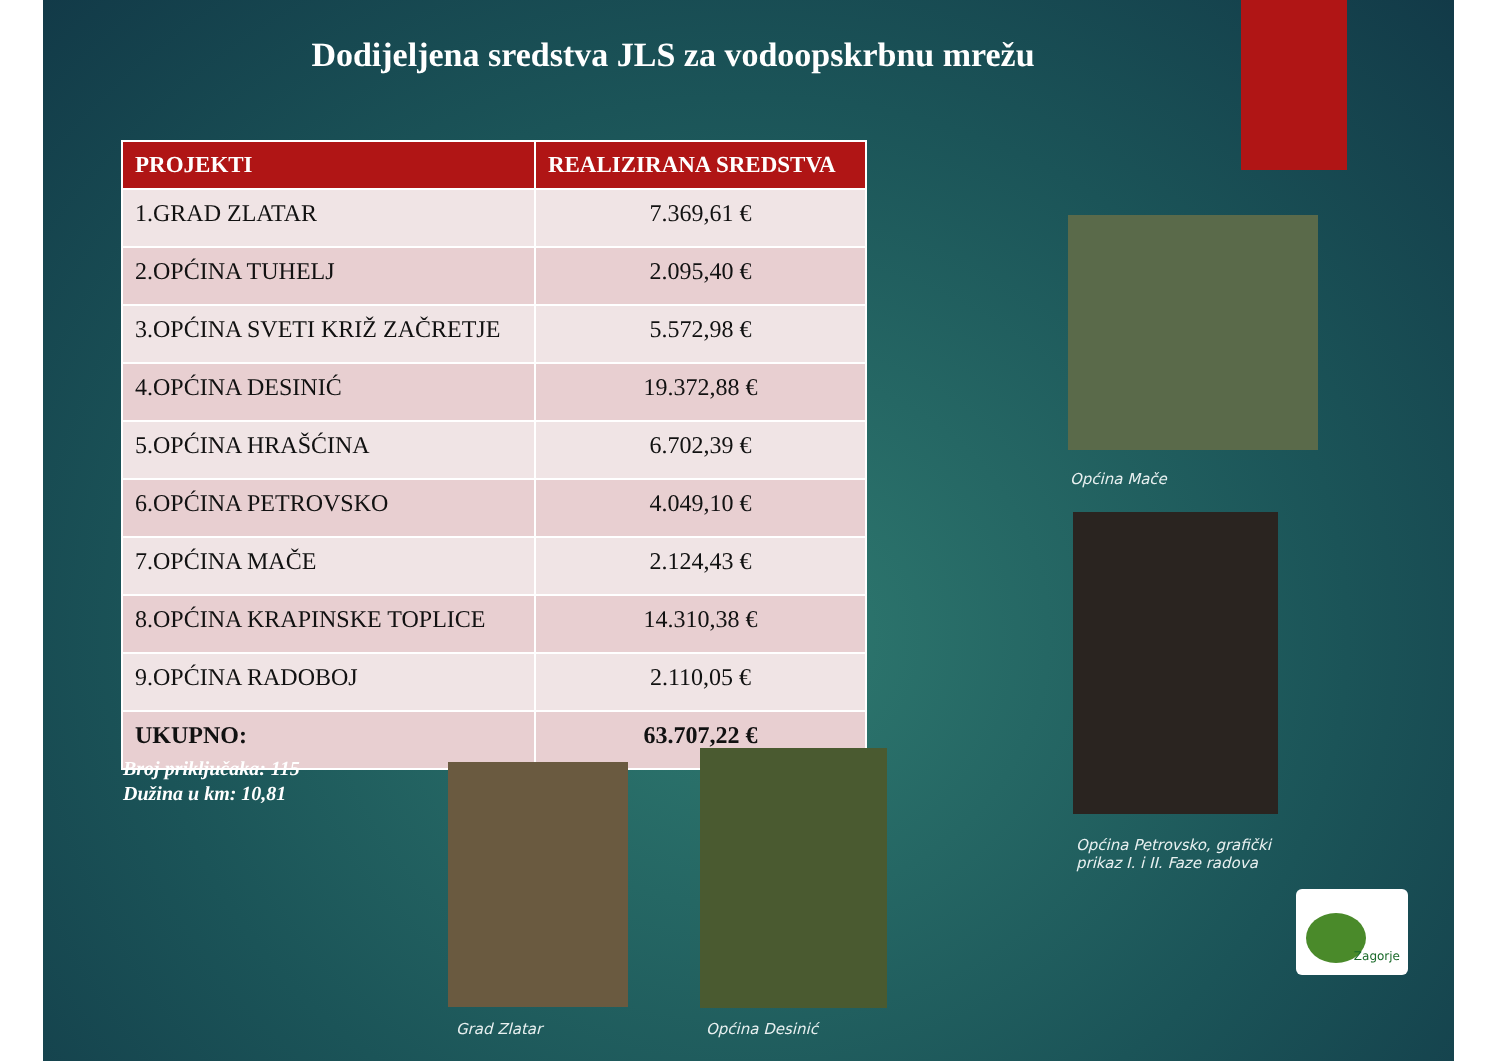Dodijeljena sredstva JLS za vodoopskrbnu mrežu
| PROJEKTI | REALIZIRANA SREDSTVA |
| --- | --- |
| 1.GRAD ZLATAR | 7.369,61 € |
| 2.OPĆINA TUHELJ | 2.095,40 € |
| 3.OPĆINA SVETI KRIŽ ZAČRETJE | 5.572,98 € |
| 4.OPĆINA DESINIĆ | 19.372,88 € |
| 5.OPĆINA HRAŠĆINA | 6.702,39 € |
| 6.OPĆINA PETROVSKO | 4.049,10 € |
| 7.OPĆINA MAČE | 2.124,43 € |
| 8.OPĆINA KRAPINSKE TOPLICE | 14.310,38 € |
| 9.OPĆINA RADOBOJ | 2.110,05 € |
| UKUPNO: | 63.707,22 € |
Broj priključaka: 115
Dužina u km: 10,81
Općina Mače
Općina Petrovsko, grafički
prikaz I. i II. Faze radova
Grad Zlatar Općina Desinić
Zagorje